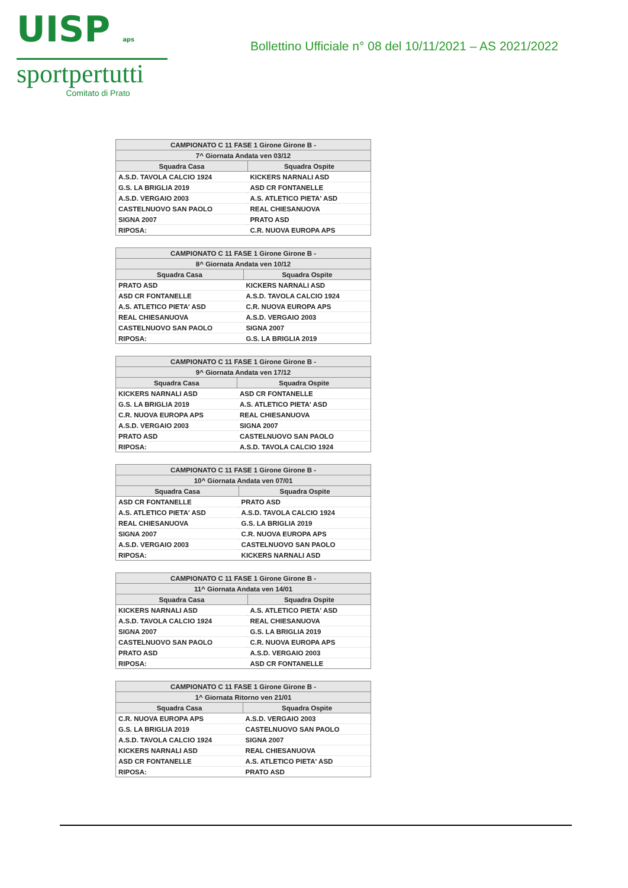UISP aps
sportpertutti
Comitato di Prato
Bollettino Ufficiale n° 08 del 10/11/2021 – AS 2021/2022
| CAMPIONATO C 11 FASE 1 Girone Girone B - | |
| --- | --- |
| 7^ Giornata Andata ven 03/12 | |
| Squadra Casa | Squadra Ospite |
| A.S.D. TAVOLA CALCIO 1924 | KICKERS NARNALI ASD |
| G.S. LA BRIGLIA 2019 | ASD CR FONTANELLE |
| A.S.D. VERGAIO 2003 | A.S. ATLETICO PIETA' ASD |
| CASTELNUOVO SAN PAOLO | REAL CHIESANUOVA |
| SIGNA 2007 | PRATO ASD |
| RIPOSA: | C.R. NUOVA EUROPA APS |
| CAMPIONATO C 11 FASE 1 Girone Girone B - | |
| --- | --- |
| 8^ Giornata Andata ven 10/12 | |
| Squadra Casa | Squadra Ospite |
| PRATO ASD | KICKERS NARNALI ASD |
| ASD CR FONTANELLE | A.S.D. TAVOLA CALCIO 1924 |
| A.S. ATLETICO PIETA' ASD | C.R. NUOVA EUROPA APS |
| REAL CHIESANUOVA | A.S.D. VERGAIO 2003 |
| CASTELNUOVO SAN PAOLO | SIGNA 2007 |
| RIPOSA: | G.S. LA BRIGLIA 2019 |
| CAMPIONATO C 11 FASE 1 Girone Girone B - | |
| --- | --- |
| 9^ Giornata Andata ven 17/12 | |
| Squadra Casa | Squadra Ospite |
| KICKERS NARNALI ASD | ASD CR FONTANELLE |
| G.S. LA BRIGLIA 2019 | A.S. ATLETICO PIETA' ASD |
| C.R. NUOVA EUROPA APS | REAL CHIESANUOVA |
| A.S.D. VERGAIO 2003 | SIGNA 2007 |
| PRATO ASD | CASTELNUOVO SAN PAOLO |
| RIPOSA: | A.S.D. TAVOLA CALCIO 1924 |
| CAMPIONATO C 11 FASE 1 Girone Girone B - | |
| --- | --- |
| 10^ Giornata Andata ven 07/01 | |
| Squadra Casa | Squadra Ospite |
| ASD CR FONTANELLE | PRATO ASD |
| A.S. ATLETICO PIETA' ASD | A.S.D. TAVOLA CALCIO 1924 |
| REAL CHIESANUOVA | G.S. LA BRIGLIA 2019 |
| SIGNA 2007 | C.R. NUOVA EUROPA APS |
| A.S.D. VERGAIO 2003 | CASTELNUOVO SAN PAOLO |
| RIPOSA: | KICKERS NARNALI ASD |
| CAMPIONATO C 11 FASE 1 Girone Girone B - | |
| --- | --- |
| 11^ Giornata Andata ven 14/01 | |
| Squadra Casa | Squadra Ospite |
| KICKERS NARNALI ASD | A.S. ATLETICO PIETA' ASD |
| A.S.D. TAVOLA CALCIO 1924 | REAL CHIESANUOVA |
| SIGNA 2007 | G.S. LA BRIGLIA 2019 |
| CASTELNUOVO SAN PAOLO | C.R. NUOVA EUROPA APS |
| PRATO ASD | A.S.D. VERGAIO 2003 |
| RIPOSA: | ASD CR FONTANELLE |
| CAMPIONATO C 11 FASE 1 Girone Girone B - | |
| --- | --- |
| 1^ Giornata Ritorno ven 21/01 | |
| Squadra Casa | Squadra Ospite |
| C.R. NUOVA EUROPA APS | A.S.D. VERGAIO 2003 |
| G.S. LA BRIGLIA 2019 | CASTELNUOVO SAN PAOLO |
| A.S.D. TAVOLA CALCIO 1924 | SIGNA 2007 |
| KICKERS NARNALI ASD | REAL CHIESANUOVA |
| ASD CR FONTANELLE | A.S. ATLETICO PIETA' ASD |
| RIPOSA: | PRATO ASD |